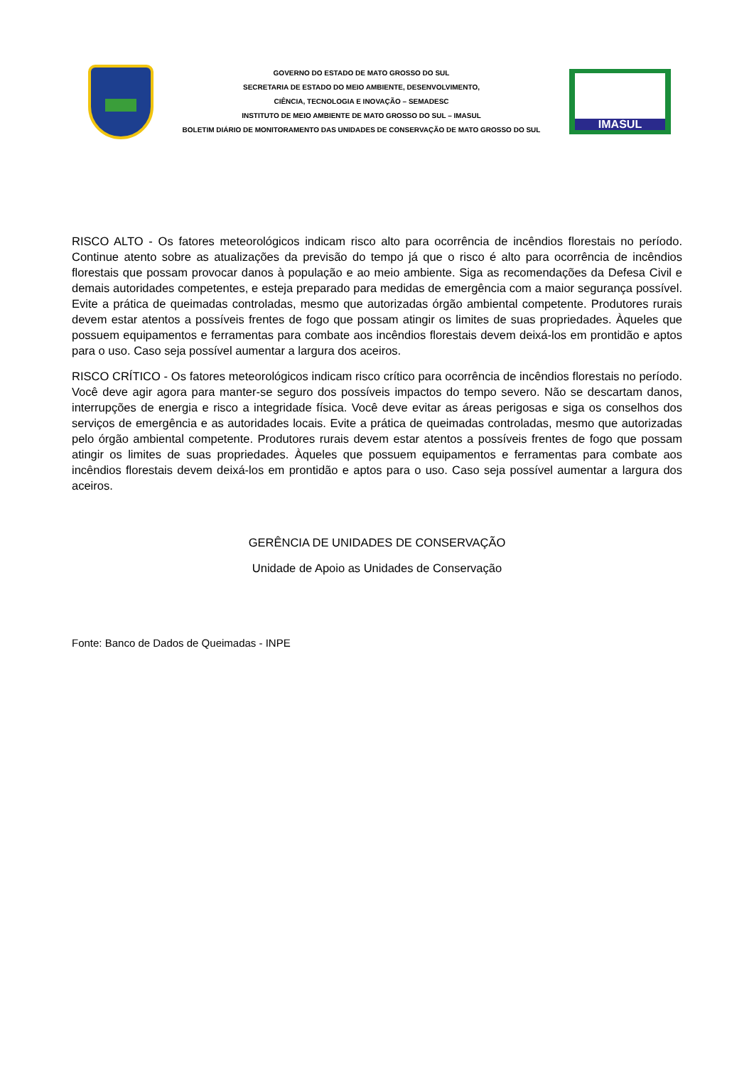GOVERNO DO ESTADO DE MATO GROSSO DO SUL
SECRETARIA DE ESTADO DO MEIO AMBIENTE, DESENVOLVIMENTO,
CIÊNCIA, TECNOLOGIA E INOVAÇÃO – SEMADESC
INSTITUTO DE MEIO AMBIENTE DE MATO GROSSO DO SUL – IMASUL
BOLETIM DIÁRIO DE MONITORAMENTO DAS UNIDADES DE CONSERVAÇÃO DE MATO GROSSO DO SUL
IMASUL
RISCO ALTO - Os fatores meteorológicos indicam risco alto para ocorrência de incêndios florestais no período. Continue atento sobre as atualizações da previsão do tempo já que o risco é alto para ocorrência de incêndios florestais que possam provocar danos à população e ao meio ambiente. Siga as recomendações da Defesa Civil e demais autoridades competentes, e esteja preparado para medidas de emergência com a maior segurança possível. Evite a prática de queimadas controladas, mesmo que autorizadas órgão ambiental competente. Produtores rurais devem estar atentos a possíveis frentes de fogo que possam atingir os limites de suas propriedades. Àqueles que possuem equipamentos e ferramentas para combate aos incêndios florestais devem deixá-los em prontidão e aptos para o uso. Caso seja possível aumentar a largura dos aceiros.
RISCO CRÍTICO - Os fatores meteorológicos indicam risco crítico para ocorrência de incêndios florestais no período. Você deve agir agora para manter-se seguro dos possíveis impactos do tempo severo. Não se descartam danos, interrupções de energia e risco a integridade física. Você deve evitar as áreas perigosas e siga os conselhos dos serviços de emergência e as autoridades locais. Evite a prática de queimadas controladas, mesmo que autorizadas pelo órgão ambiental competente. Produtores rurais devem estar atentos a possíveis frentes de fogo que possam atingir os limites de suas propriedades. Àqueles que possuem equipamentos e ferramentas para combate aos incêndios florestais devem deixá-los em prontidão e aptos para o uso. Caso seja possível aumentar a largura dos aceiros.
GERÊNCIA DE UNIDADES DE CONSERVAÇÃO
Unidade de Apoio as Unidades de Conservação
Fonte: Banco de Dados de Queimadas - INPE